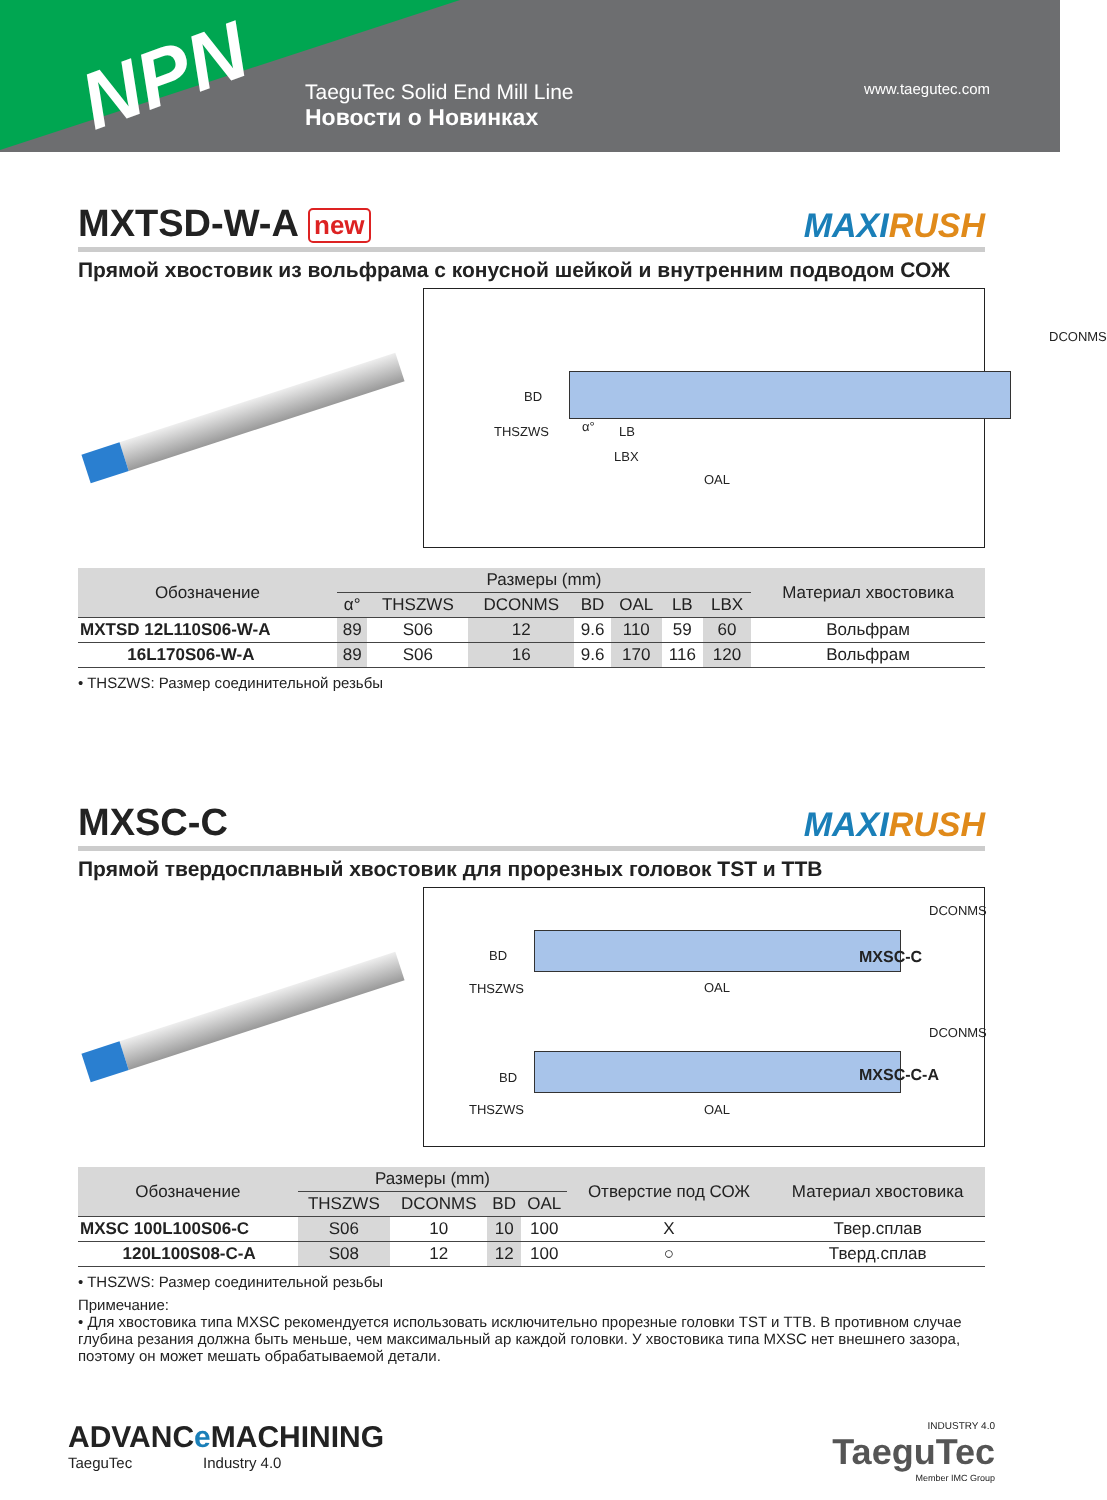NPN
TaeguTec Solid End Mill Line
Новости о Новинках
www.taegutec.com
MXTSD-W-A new
MAXIRUSH
Прямой хвостовик из вольфрама с конусной шейкой и внутренним подводом СОЖ
DCONMS
BD
THSZWS α° LB
LBX
OAL
| Обозначение | Размеры (mm) | | | | | | | Материал хвостовика |
| --- | --- | --- | --- | --- | --- | --- | --- | --- |
| | α° | THSZWS | DCONMS | BD | OAL | LB | LBX | |
| MXTSD 12L110S06-W-A | 89 | S06 | 12 | 9.6 | 110 | 59 | 60 | Вольфрам |
| 16L170S06-W-A | 89 | S06 | 16 | 9.6 | 170 | 116 | 120 | Вольфрам |
• THSZWS: Размер соединительной резьбы
MXSC-C
MAXIRUSH
Прямой твердосплавный хвостовик для прорезных головок TST и TTB
DCONMS
BD
THSZWS OAL
MXSC-C
DCONMS
BD
THSZWS OAL
MXSC-C-A
| Обозначение | Размеры (mm) | | | | Отверстие под СОЖ | Материал хвостовика |
| --- | --- | --- | --- | --- | --- | --- |
| | THSZWS | DCONMS | BD | OAL | | |
| MXSC 100L100S06-C | S06 | 10 | 10 | 100 | X | Твер.сплав |
| 120L100S08-C-A | S08 | 12 | 12 | 100 | ○ | Тверд.сплав |
• THSZWS: Размер соединительной резьбы
Примечание:
• Для хвостовика типа MXSC рекомендуется использовать исключительно прорезные головки TST и TTB. В противном случае глубина резания должна быть меньше, чем максимальный ap каждой головки. У хвостовика типа MXSC нет внешнего зазора, поэтому он может мешать обрабатываемой детали.
ADVANCe MACHINING
TaeguTec Industry 4.0
INDUSTRY 4.0
TaeguTec
Member IMC Group